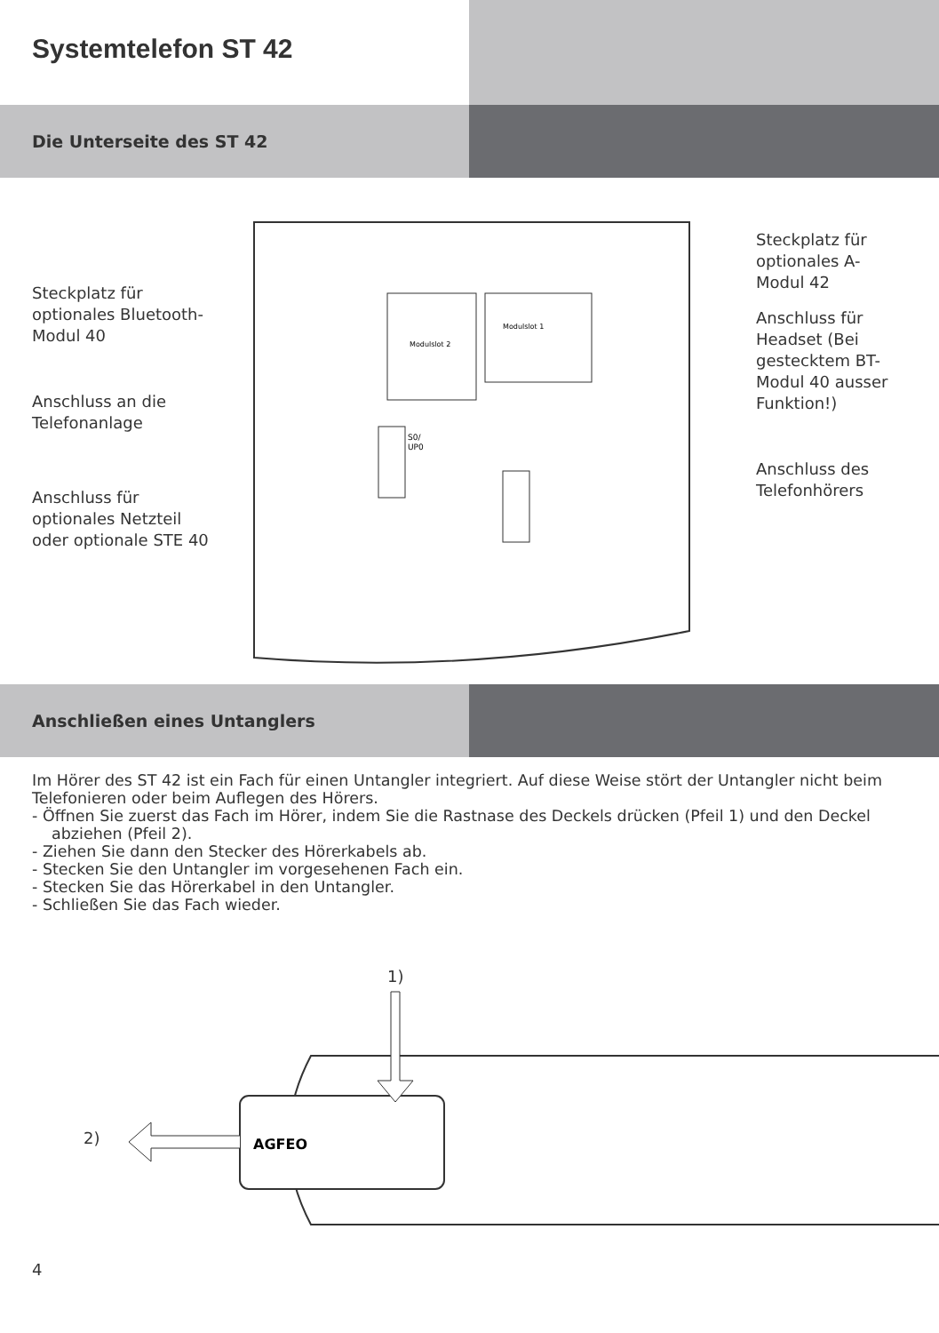Systemtelefon ST 42
Die Unterseite des ST 42
Steckplatz für optionales Bluetooth-Modul 40
Anschluss an die Telefonanlage
Anschluss für optionales Netzteil oder optionale STE 40
Modulslot 2
Modulslot 1
S0/
UP0
Steckplatz für optionales A-Modul 42
Anschluss für Headset (Bei gestecktem BT-Modul 40 ausser Funktion!)
Anschluss des Telefonhörers
Anschließen eines Untanglers
Im Hörer des ST 42 ist ein Fach für einen Untangler integriert. Auf diese Weise stört der Untangler nicht beim Telefonieren oder beim Auflegen des Hörers.
- Öffnen Sie zuerst das Fach im Hörer, indem Sie die Rastnase des Deckels drücken (Pfeil 1) und den Deckel abziehen (Pfeil 2).
- Ziehen Sie dann den Stecker des Hörerkabels ab.
- Stecken Sie den Untangler im vorgesehenen Fach ein.
- Stecken Sie das Hörerkabel in den Untangler.
- Schließen Sie das Fach wieder.
1)
2)
AGFEO
4